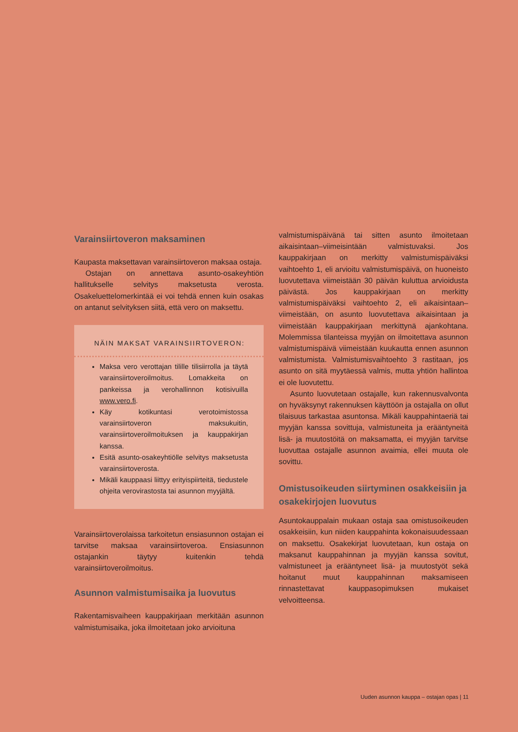Varainsiirtoveron maksaminen
Kaupasta maksettavan varainsiirtoveron maksaa ostaja.
Ostajan on annettava asunto-osakeyhtiön hallitukselle selvitys maksetusta verosta. Osakeluettelomerkintää ei voi tehdä ennen kuin osakas on antanut selvityksen siitä, että vero on maksettu.
NÄIN MAKSAT VARAINSIIRTOVERON:
Maksa vero verottajan tilille tilisiirrolla ja täytä varainsiirtoveroilmoitus. Lomakkeita on pankeissa ja verohallinnon kotisivuilla www.vero.fi.
Käy kotikuntasi verotoimistossa varainsiirtoveron maksukuitin, varainsiirtoveroilmoituksen ja kauppakirjan kanssa.
Esitä asunto-osakeyhtiölle selvitys maksetusta varainsiirtoverosta.
Mikäli kauppaasi liittyy erityispiirteitä, tiedustele ohjeita verovirastosta tai asunnon myyjältä.
Varainsiirtoverolaissa tarkoitetun ensiasunnon ostajan ei tarvitse maksaa varainsiirtoveroa. Ensiasunnon ostajankin täytyy kuitenkin tehdä varainsiirtoveroilmoitus.
Asunnon valmistumisaika ja luovutus
Rakentamisvaiheen kauppakirjaan merkitään asunnon valmistumisaika, joka ilmoitetaan joko arvioituna
valmistumispäivänä tai sitten asunto ilmoitetaan aikaisintaan–viimeisintään valmistuvaksi. Jos kauppakirjaan on merkitty valmistumispäiväksi vaihtoehto 1, eli arvioitu valmistumispäivä, on huoneisto luovutettava viimeistään 30 päivän kuluttua arvioidusta päivästä. Jos kauppakirjaan on merkitty valmistumispäiväksi vaihtoehto 2, eli aikaisintaan–viimeistään, on asunto luovutettava aikaisintaan ja viimeistään kauppakirjaan merkittynä ajankohtana. Molemmissa tilanteissa myyjän on ilmoitettava asunnon valmistumispäivä viimeistään kuukautta ennen asunnon valmistumista. Valmistumisvaihtoehto 3 rastitaan, jos asunto on sitä myytäessä valmis, mutta yhtiön hallintoa ei ole luovutettu.
Asunto luovutetaan ostajalle, kun rakennusvalvonta on hyväksynyt rakennuksen käyttöön ja ostajalla on ollut tilaisuus tarkastaa asuntonsa. Mikäli kauppahintaeriä tai myyjän kanssa sovittuja, valmistuneita ja erääntyneitä lisä- ja muutostöitä on maksamatta, ei myyjän tarvitse luovuttaa ostajalle asunnon avaimia, ellei muuta ole sovittu.
Omistusoikeuden siirtyminen osakkeisiin ja osakekirjojen luovutus
Asuntokauppalain mukaan ostaja saa omistusoikeuden osakkeisiin, kun niiden kauppahinta kokonaisuudessaan on maksettu. Osakekirjat luovutetaan, kun ostaja on maksanut kauppahinnan ja myyjän kanssa sovitut, valmistuneet ja erääntyneet lisä- ja muutostyöt sekä hoitanut muut kauppahinnan maksamiseen rinnastettavat kauppasopimuksen mukaiset velvoitteensa.
Uuden asunnon kauppa – ostajan opas | 11